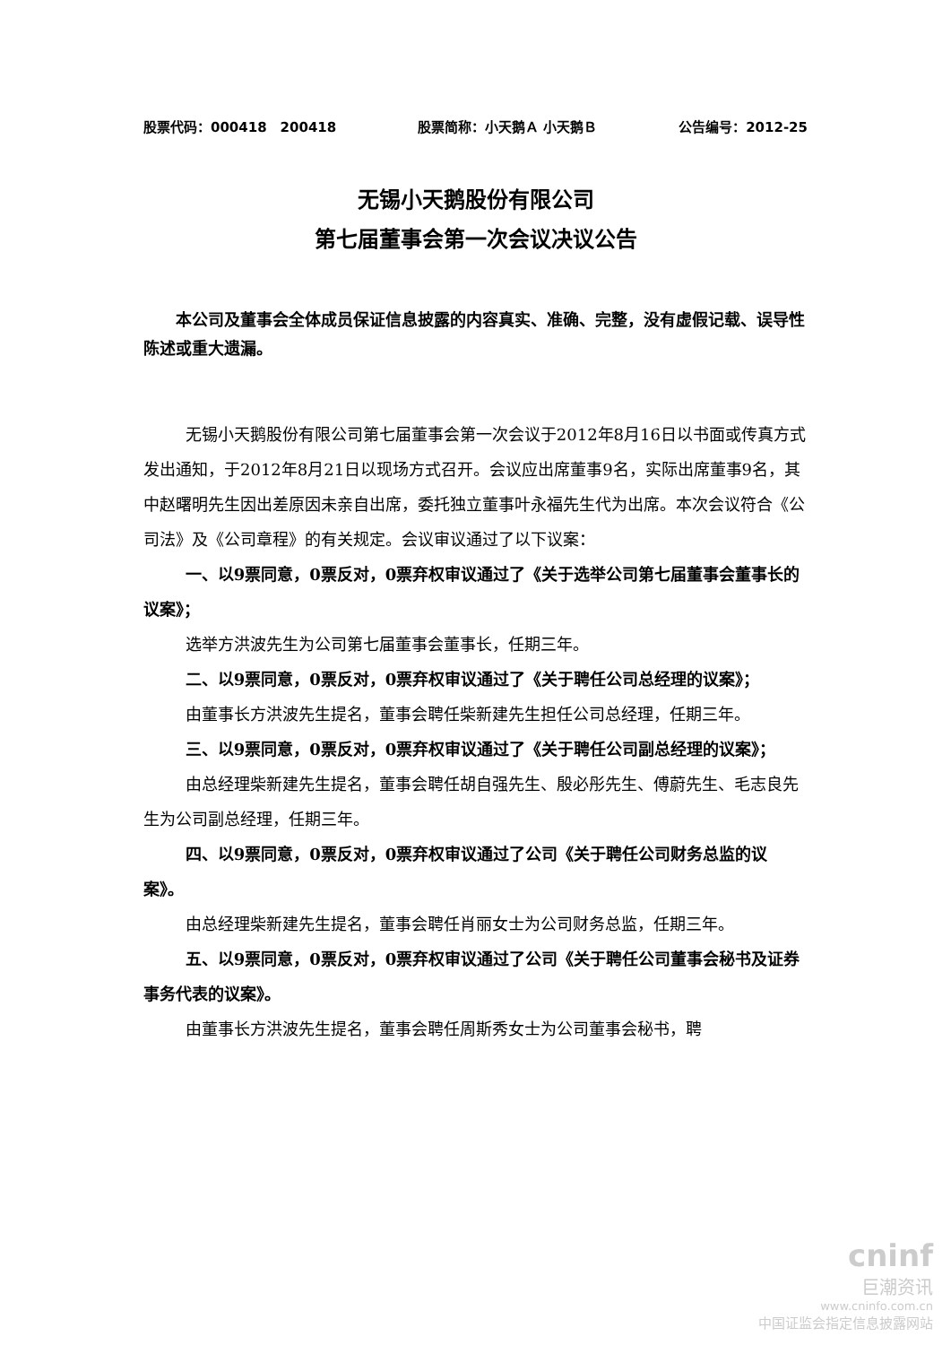股票代码：000418　200418 股票简称：小天鹅Ａ 小天鹅Ｂ 公告编号：2012-25
无锡小天鹅股份有限公司
第七届董事会第一次会议决议公告
本公司及董事会全体成员保证信息披露的内容真实、准确、完整，没有虚假记载、误导性陈述或重大遗漏。
无锡小天鹅股份有限公司第七届董事会第一次会议于2012年8月16日以书面或传真方式发出通知，于2012年8月21日以现场方式召开。会议应出席董事9名，实际出席董事9名，其中赵曙明先生因出差原因未亲自出席，委托独立董事叶永福先生代为出席。本次会议符合《公司法》及《公司章程》的有关规定。会议审议通过了以下议案：
一、以9票同意，0票反对，0票弃权审议通过了《关于选举公司第七届董事会董事长的议案》；
选举方洪波先生为公司第七届董事会董事长，任期三年。
二、以9票同意，0票反对，0票弃权审议通过了《关于聘任公司总经理的议案》；
由董事长方洪波先生提名，董事会聘任柴新建先生担任公司总经理，任期三年。
三、以9票同意，0票反对，0票弃权审议通过了《关于聘任公司副总经理的议案》；
由总经理柴新建先生提名，董事会聘任胡自强先生、殷必彤先生、傅蔚先生、毛志良先生为公司副总经理，任期三年。
四、以9票同意，0票反对，0票弃权审议通过了公司《关于聘任公司财务总监的议案》。
由总经理柴新建先生提名，董事会聘任肖丽女士为公司财务总监，任期三年。
五、以9票同意，0票反对，0票弃权审议通过了公司《关于聘任公司董事会秘书及证券事务代表的议案》。
由董事长方洪波先生提名，董事会聘任周斯秀女士为公司董事会秘书，聘
cninf
巨潮资讯
www.cninfo.com.cn
中国证监会指定信息披露网站